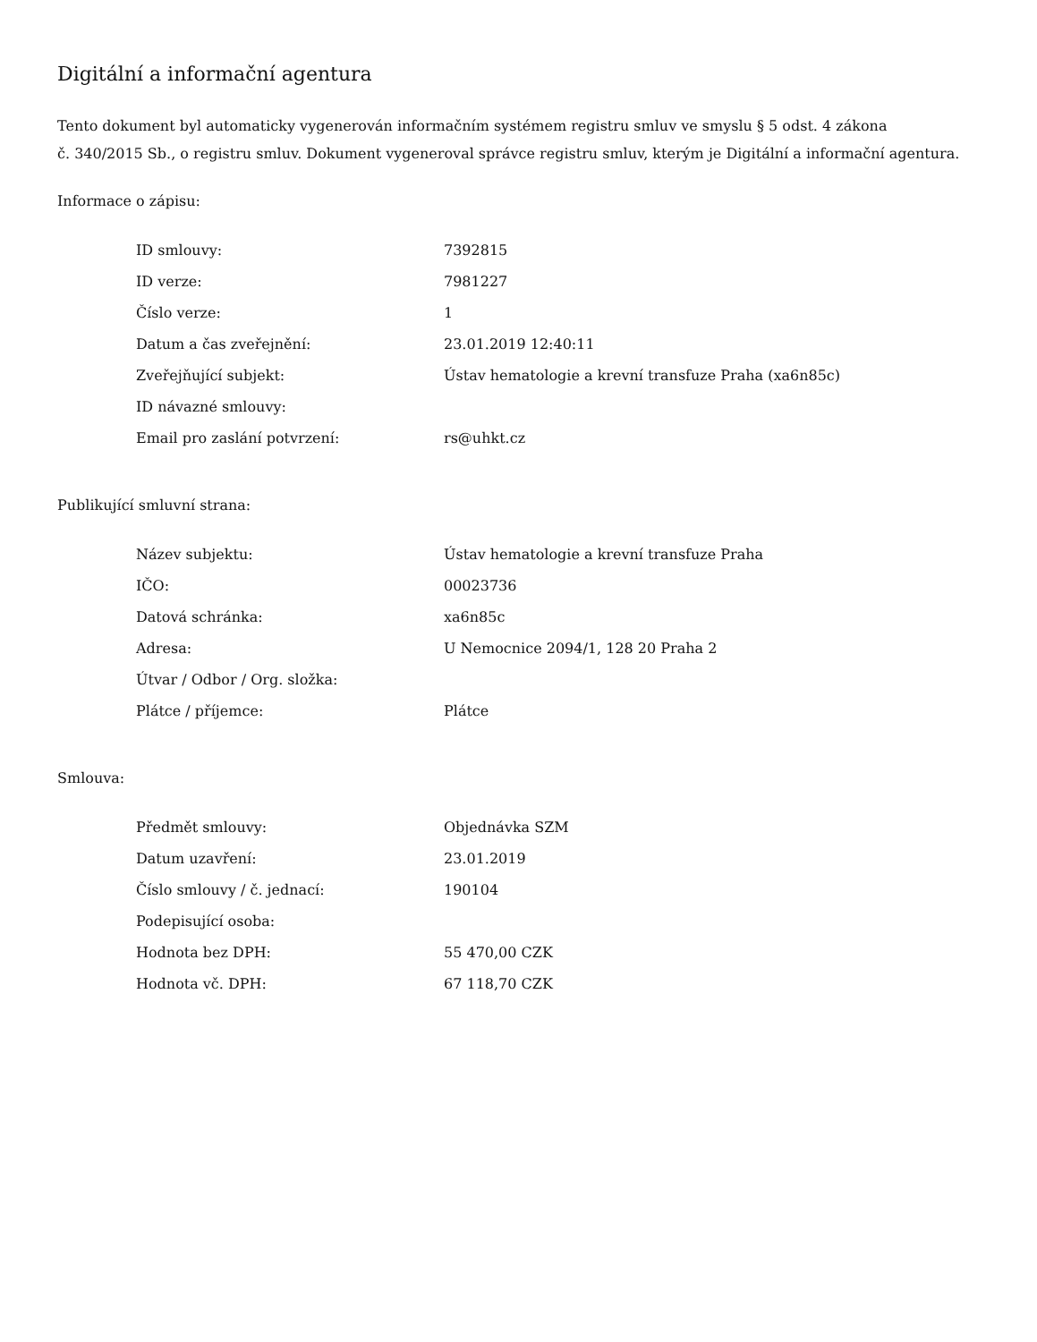Digitální a informační agentura
Tento dokument byl automaticky vygenerován informačním systémem registru smluv ve smyslu § 5 odst. 4 zákona
č. 340/2015 Sb., o registru smluv. Dokument vygeneroval správce registru smluv, kterým je Digitální a informační agentura.
Informace o zápisu:
| ID smlouvy: | 7392815 |
| ID verze: | 7981227 |
| Číslo verze: | 1 |
| Datum a čas zveřejnění: | 23.01.2019 12:40:11 |
| Zveřejňující subjekt: | Ústav hematologie a krevní transfuze Praha (xa6n85c) |
| ID návazné smlouvy: | |
| Email pro zaslání potvrzení: | rs@uhkt.cz |
Publikující smluvní strana:
| Název subjektu: | Ústav hematologie a krevní transfuze Praha |
| IČO: | 00023736 |
| Datová schránka: | xa6n85c |
| Adresa: | U Nemocnice 2094/1, 128 20 Praha 2 |
| Útvar / Odbor / Org. složka: | |
| Plátce / příjemce: | Plátce |
Smlouva:
| Předmět smlouvy: | Objednávka SZM |
| Datum uzavření: | 23.01.2019 |
| Číslo smlouvy / č. jednací: | 190104 |
| Podepisující osoba: | |
| Hodnota bez DPH: | 55 470,00 CZK |
| Hodnota vč. DPH: | 67 118,70 CZK |